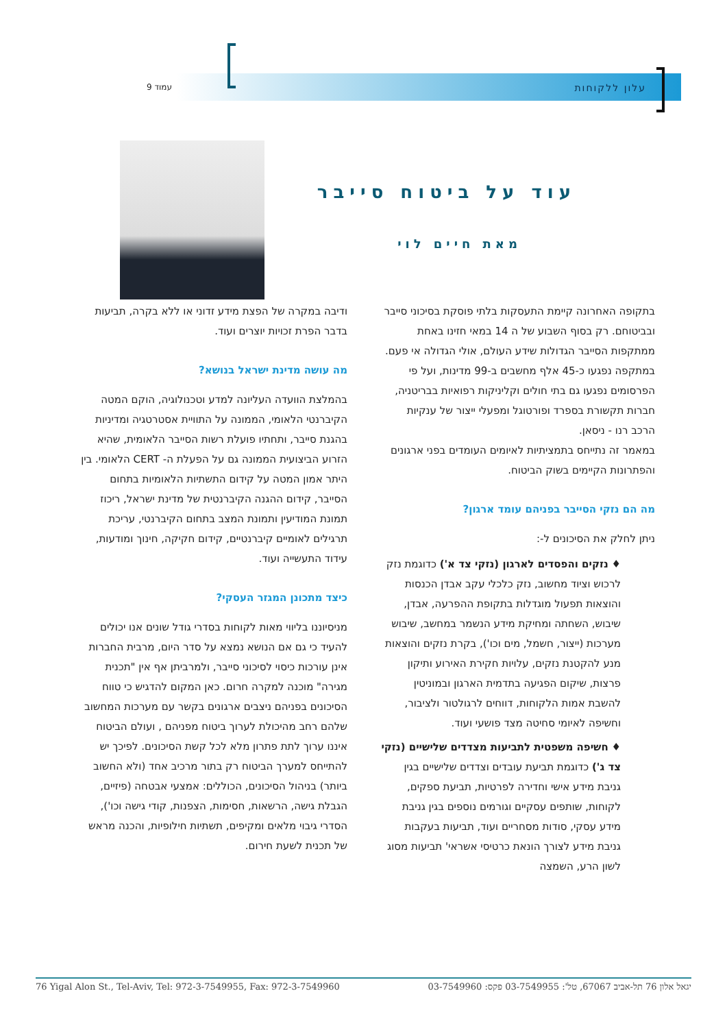עלון ללקוחות עמוד 9
עוד על ביטוח סייבר
מאת חיים לוי
בתקופה האחרונה קיימת התעסקות בלתי פוסקת בסיכוני סייבר ובביטוחם. רק בסוף השבוע של ה 14 במאי חזינו באחת ממתקפות הסייבר הגדולות שידע העולם, אולי הגדולה אי פעם. במתקפה נפגעו כ-45 אלף מחשבים ב-99 מדינות, ועל פי הפרסומים נפגעו גם בתי חולים וקליניקות רפואיות בבריטניה, חברות תקשורת בספרד ופורטוגל ומפעלי ייצור של ענקיות הרכב רנו - ניסאן.
במאמר זה נתייחס בתמציתיות לאיומים העומדים בפני ארגונים והפתרונות הקיימים בשוק הביטוח.
מה הם נזקי הסייבר בפניהם עומד ארגון?
ניתן לחלק את הסיכונים ל-:
♦ נזקים והפסדים לארגון (נזקי צד א') כדוגמת נזק לרכוש וציוד מחשוב, נזק כלכלי עקב אבדן הכנסות והוצאות תפעול מוגדלות בתקופת ההפרעה, אבדן, שיבוש, השחתה ומחיקת מידע הנשמר במחשב, שיבוש מערכות (ייצור, חשמל, מים וכו'), בקרת נזקים והוצאות מנע להקטנת נזקים, עלויות חקירת האירוע ותיקון פרצות, שיקום הפגיעה בתדמית הארגון ובמוניטין להשבת אמות הלקוחות, דווחים לרגולטור ולציבור, וחשיפה לאיומי סחיטה מצד פושעי ועוד.
♦ חשיפה משפטית לתביעות מצדדים שלישיים (נזקי צד ג') כדוגמת תביעת עובדים וצדדים שלישיים בגין גניבת מידע אישי וחדירה לפרטיות, תביעת ספקים, לקוחות, שותפים עסקיים וגורמים נוספים בגין גניבת מידע עסקי, סודות מסחריים ועוד, תביעות בעקבות גניבת מידע לצורך הונאת כרטיסי אשראי' תביעות מסוג לשון הרע, השמצה
ודיבה במקרה של הפצת מידע זדוני או ללא בקרה, תביעות בדבר הפרת זכויות יוצרים ועוד.
מה עושה מדינת ישראל בנושא?
בהמלצת הוועדה העליונה למדע וטכנולוגיה, הוקם המטה הקיברנטי הלאומי, הממונה על התוויית אסטרטגיה ומדיניות בהגנת סייבר, ותחתיו פועלת רשות הסייבר הלאומית, שהיא הזרוע הביצועית הממונה גם על הפעלת ה- CERT הלאומי. בין היתר אמון המטה על קידום התשתיות הלאומיות בתחום הסייבר, קידום ההגנה הקיברנטית של מדינת ישראל, ריכוז תמונת המודיעין ותמונת המצב בתחום הקיברנטי, עריכת תרגילים לאומיים קיברנטיים, קידום חקיקה, חינוך ומודעות, עידוד התעשייה ועוד.
כיצד מתכונן המגזר העסקי?
מניסיוננו בליווי מאות לקוחות בסדרי גודל שונים אנו יכולים להעיד כי גם אם הנושא נמצא על סדר היום, מרבית החברות אינן עורכות כיסוי לסיכוני סייבר, ולמרביתן אף אין "תכנית מגירה" מוכנה למקרה חרום. כאן המקום להדגיש כי טווח הסיכונים בפניהם ניצבים ארגונים בקשר עם מערכות המחשוב שלהם רחב מהיכולת לערוך ביטוח מפניהם , ועולם הביטוח איננו ערוך לתת פתרון מלא לכל קשת הסיכונים. לפיכך יש להתייחס למערך הביטוח רק בתור מרכיב אחד (ולא החשוב ביותר) בניהול הסיכונים, הכוללים: אמצעי אבטחה (פיזיים, הגבלת גישה, הרשאות, חסימות, הצפנות, קודי גישה וכו'), הסדרי גיבוי מלאים ומקיפים, תשתיות חילופיות, והכנה מראש של תכנית לשעת חירום.
76 Yigal Alon St., Tel-Aviv, Tel: 972-3-7549955, Fax: 972-3-7549960 יגאל אלון 76 תל-אביב 67067, טל': 03-7549955 פקס: 03-7549960